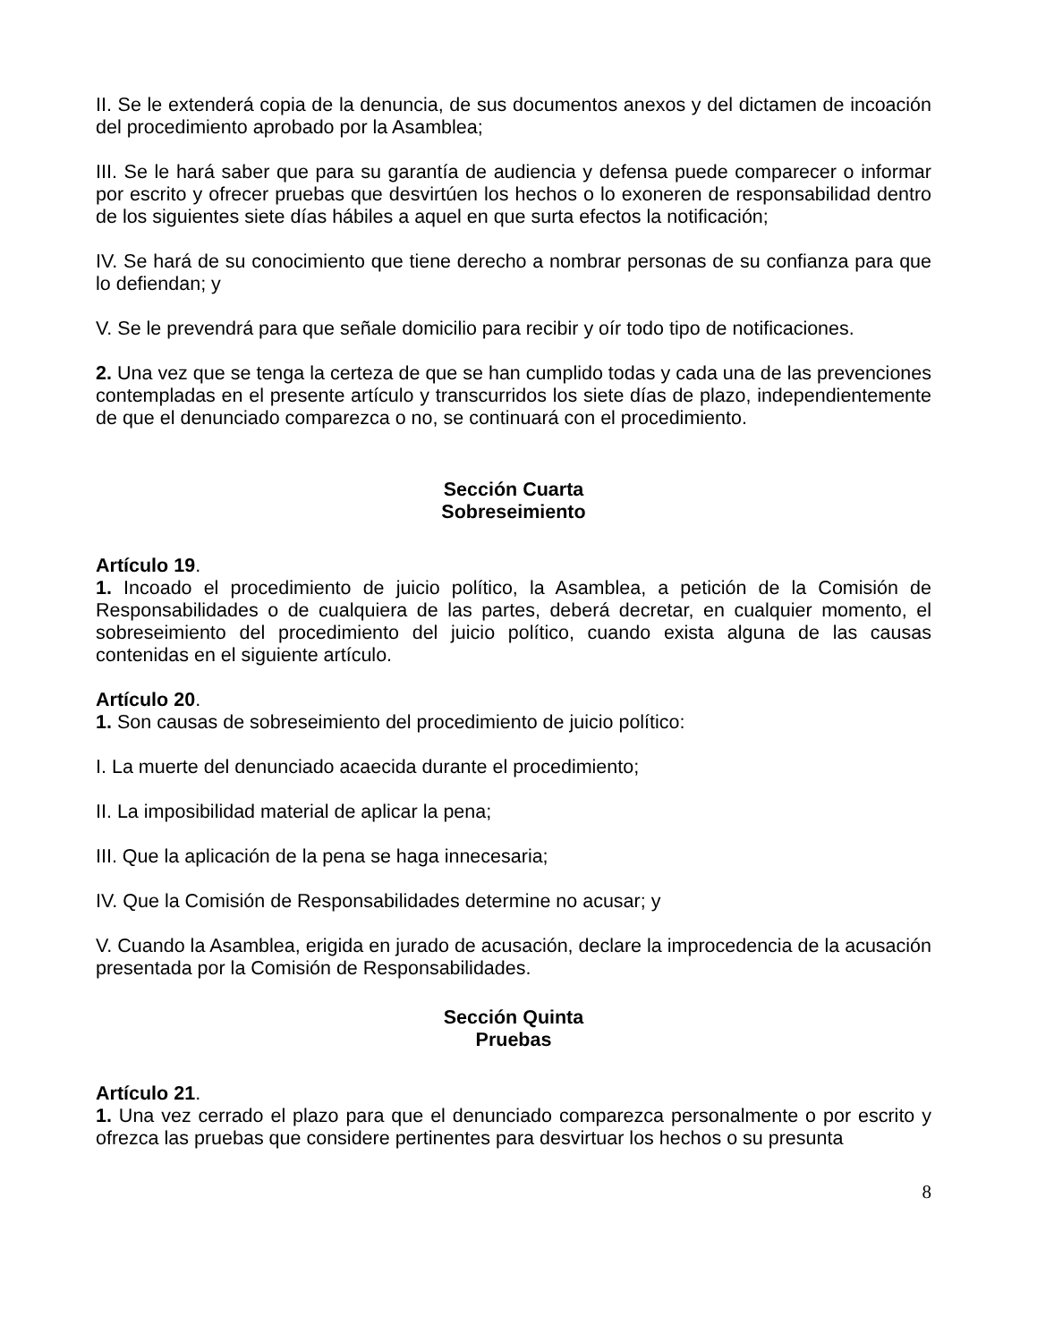II. Se le extenderá copia de la denuncia, de sus documentos anexos y del dictamen de incoación del procedimiento aprobado por la Asamblea;
III. Se le hará saber que para su garantía de audiencia y defensa puede comparecer o informar por escrito y ofrecer pruebas que desvirtúen los hechos o lo exoneren de responsabilidad dentro de los siguientes siete días hábiles a aquel en que surta efectos la notificación;
IV. Se hará de su conocimiento que tiene derecho a nombrar personas de su confianza para que lo defiendan; y
V. Se le prevendrá para que señale domicilio para recibir y oír todo tipo de notificaciones.
2. Una vez que se tenga la certeza de que se han cumplido todas y cada una de las prevenciones contempladas en el presente artículo y transcurridos los siete días de plazo, independientemente de que el denunciado comparezca o no, se continuará con el procedimiento.
Sección Cuarta
Sobreseimiento
Artículo 19.
1. Incoado el procedimiento de juicio político, la Asamblea, a petición de la Comisión de Responsabilidades o de cualquiera de las partes, deberá decretar, en cualquier momento, el sobreseimiento del procedimiento del juicio político, cuando exista alguna de las causas contenidas en el siguiente artículo.
Artículo 20.
1. Son causas de sobreseimiento del procedimiento de juicio político:
I. La muerte del denunciado acaecida durante el procedimiento;
II. La imposibilidad material de aplicar la pena;
III. Que la aplicación de la pena se haga innecesaria;
IV. Que la Comisión de Responsabilidades determine no acusar; y
V. Cuando la Asamblea, erigida en jurado de acusación, declare la improcedencia de la acusación presentada por la Comisión de Responsabilidades.
Sección Quinta
Pruebas
Artículo 21.
1. Una vez cerrado el plazo para que el denunciado comparezca personalmente o por escrito y ofrezca las pruebas que considere pertinentes para desvirtuar los hechos o su presunta
8